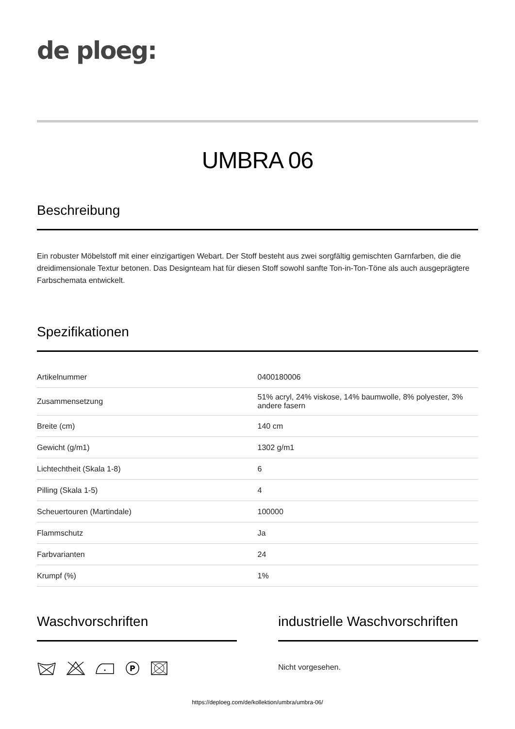de ploeg:
UMBRA 06
Beschreibung
Ein robuster Möbelstoff mit einer einzigartigen Webart. Der Stoff besteht aus zwei sorgfältig gemischten Garnfarben, die die dreidimensionale Textur betonen. Das Designteam hat für diesen Stoff sowohl sanfte Ton-in-Ton-Töne als auch ausgeprägtere Farbschemata entwickelt.
Spezifikationen
| Artikelnummer | 0400180006 |
| Zusammensetzung | 51% acryl, 24% viskose, 14% baumwolle, 8% polyester, 3% andere fasern |
| Breite (cm) | 140 cm |
| Gewicht (g/m1) | 1302 g/m1 |
| Lichtechtheit (Skala 1-8) | 6 |
| Pilling (Skala 1-5) | 4 |
| Scheuertouren (Martindale) | 100000 |
| Flammschutz | Ja |
| Farbvarianten | 24 |
| Krumpf (%) | 1% |
Waschvorschriften
P
industrielle Waschvorschriften
Nicht vorgesehen.
https://deploeg.com/de/kollektion/umbra/umbra-06/